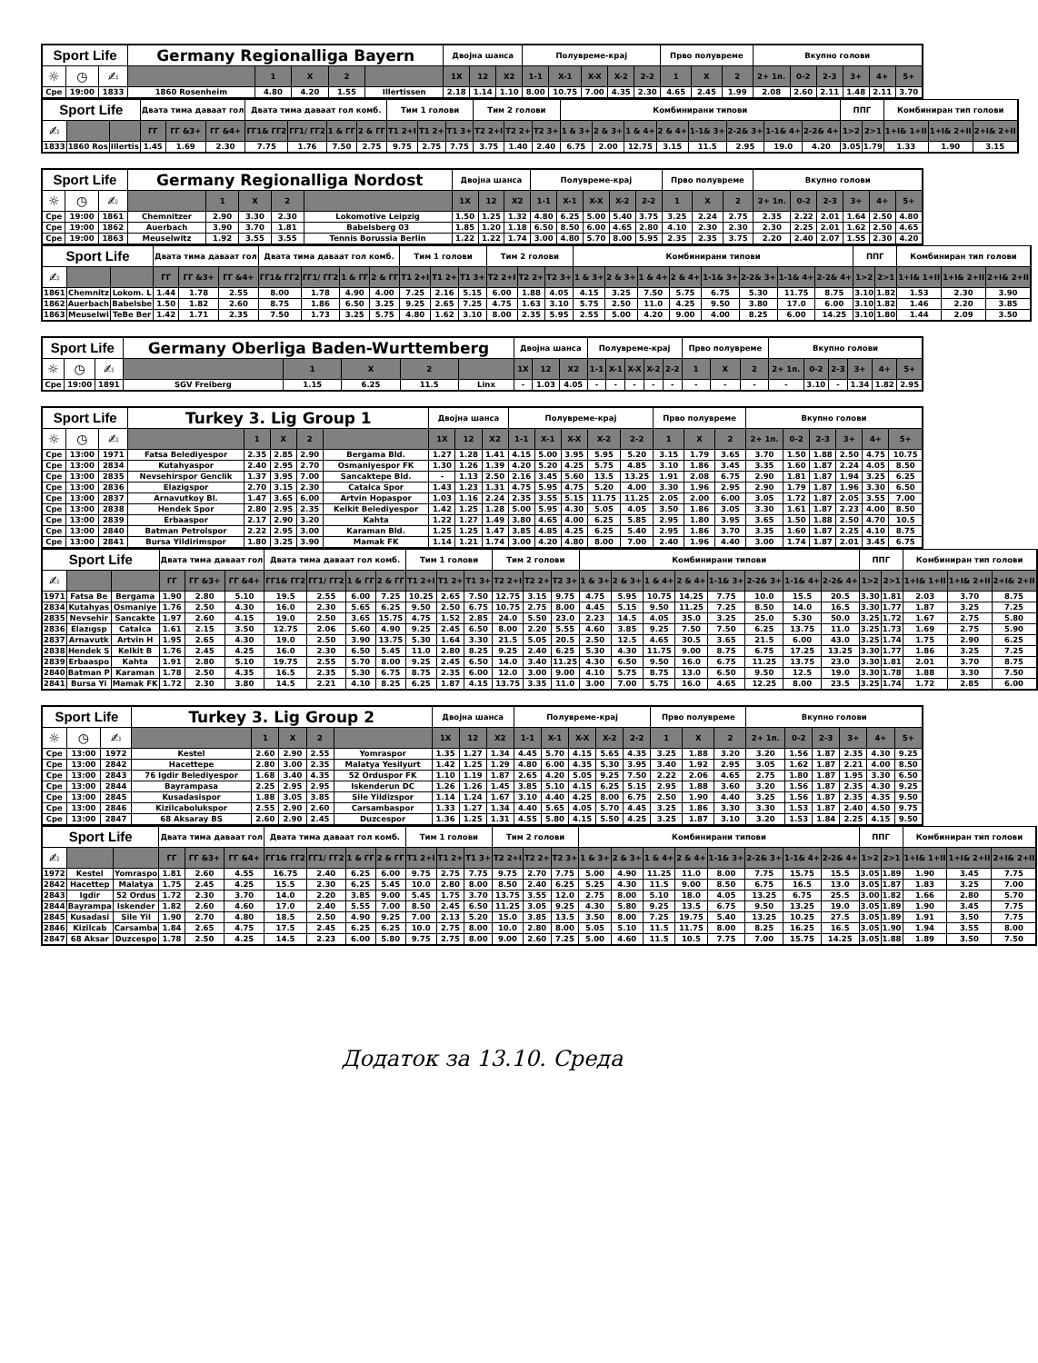| Sport Life | | | Germany Regionalliga Bayern | | | | | Двојна шанса | | | Полувреме-крај | | | | | Прво полувреме | | | Вкупно голови | | | | | |
| --- | --- | --- | --- | --- | --- | --- | --- | --- | --- | --- | --- | --- | --- | --- | --- | --- | --- | --- | --- | --- | --- | --- | --- | --- |
| ☼ | ◷ | ✍ | | 1 | X | 2 | | 1X | 12 | X2 | 1-1 | X-1 | X-X | X-2 | 2-2 | 1 | X | 2 | 2+ 1п. | 0-2 | 2-3 | 3+ | 4+ | 5+ |
| Сре | 19:00 | 1833 | 1860 Rosenheim | 4.80 | 4.20 | 1.55 | Illertissen | 2.18 | 1.14 | 1.10 | 8.00 | 10.75 | 7.00 | 4.35 | 2.30 | 4.65 | 2.45 | 1.99 | 2.08 | 2.60 | 2.11 | 1.48 | 2.11 | 3.70 |
| Sport Life | | | Двата тима даваат гол | | | Двата тима даваат гол комб. | | | | Тим 1 голови | | | Тим 2 голови | | | Комбинирани типови | | | | | | | | ППГ | | Комбиниран тип голови | | |
| --- | --- | --- | --- | --- | --- | --- | --- | --- | --- | --- | --- | --- | --- | --- | --- | --- | --- | --- | --- | --- | --- | --- | --- | --- | --- | --- | --- | --- |
| ✍ | | | ГГ | ГГ &3+ | ГГ &4+ | ГГ1& ГГ2 | ГГ1/ ГГ2 | 1 & ГГ | 2 & ГГ | T1 2+I | T1 2+ | T1 3+ | T2 2+I | T2 2+ | T2 3+ | 1 & 3+ | 2 & 3+ | 1 & 4+ | 2 & 4+ | 1-1& 3+ | 2-2& 3+ | 1-1& 4+ | 2-2& 4+ | 1>2 | 2>1 | 1+I& 1+II | 1+I& 2+II | 2+I& 2+II |
| 1833 | 1860 Ros | Illertis | 1.45 | 1.69 | 2.30 | 7.75 | 1.76 | 7.50 | 2.75 | 9.75 | 2.75 | 7.75 | 3.75 | 1.40 | 2.40 | 6.75 | 2.00 | 12.75 | 3.15 | 11.5 | 2.95 | 19.0 | 4.20 | 3.05 | 1.79 | 1.33 | 1.90 | 3.15 |
| Sport Life | | | Germany Regionalliga Nordost | | | | | Двојна шанса | | | Полувреме-крај | | | | | Прво полувреме | | | Вкупно голови | | | | | |
| --- | --- | --- | --- | --- | --- | --- | --- | --- | --- | --- | --- | --- | --- | --- | --- | --- | --- | --- | --- | --- | --- | --- | --- | --- |
| ☼ | ◷ | ✍ | | 1 | X | 2 | | 1X | 12 | X2 | 1-1 | X-1 | X-X | X-2 | 2-2 | 1 | X | 2 | 2+ 1п. | 0-2 | 2-3 | 3+ | 4+ | 5+ |
| Сре | 19:00 | 1861 | Chemnitzer | 2.90 | 3.30 | 2.30 | Lokomotive Leipzig | 1.50 | 1.25 | 1.32 | 4.80 | 6.25 | 5.00 | 5.40 | 3.75 | 3.25 | 2.24 | 2.75 | 2.35 | 2.22 | 2.01 | 1.64 | 2.50 | 4.80 |
| Сре | 19:00 | 1862 | Auerbach | 3.90 | 3.70 | 1.81 | Babelsberg 03 | 1.85 | 1.20 | 1.18 | 6.50 | 8.50 | 6.00 | 4.65 | 2.80 | 4.10 | 2.30 | 2.30 | 2.30 | 2.25 | 2.01 | 1.62 | 2.50 | 4.65 |
| Сре | 19:00 | 1863 | Meuselwitz | 1.92 | 3.55 | 3.55 | Tennis Borussia Berlin | 1.22 | 1.22 | 1.74 | 3.00 | 4.80 | 5.70 | 8.00 | 5.95 | 2.35 | 2.35 | 3.75 | 2.20 | 2.40 | 2.07 | 1.55 | 2.30 | 4.20 |
| Sport Life | | | Двата тима даваат гол | | | Двата тима даваат гол комб. | | | | Тим 1 голови | | | Тим 2 голови | | | Комбинирани типови | | | | | | | | ППГ | | Комбиниран тип голови | | |
| --- | --- | --- | --- | --- | --- | --- | --- | --- | --- | --- | --- | --- | --- | --- | --- | --- | --- | --- | --- | --- | --- | --- | --- | --- | --- | --- | --- | --- |
| ✍ | | | ГГ | ГГ &3+ | ГГ &4+ | ГГ1& ГГ2 | ГГ1/ ГГ2 | 1 & ГГ | 2 & ГГ | T1 2+I | T1 2+ | T1 3+ | T2 2+I | T2 2+ | T2 3+ | 1 & 3+ | 2 & 3+ | 1 & 4+ | 2 & 4+ | 1-1& 3+ | 2-2& 3+ | 1-1& 4+ | 2-2& 4+ | 1>2 | 2>1 | 1+I& 1+II | 1+I& 2+II | 2+I& 2+II |
| 1861 | Chemnitz | Lokom. L | 1.44 | 1.78 | 2.55 | 8.00 | 1.78 | 4.90 | 4.00 | 7.25 | 2.16 | 5.15 | 6.00 | 1.88 | 4.05 | 4.15 | 3.25 | 7.50 | 5.75 | 6.75 | 5.30 | 11.75 | 8.75 | 3.10 | 1.82 | 1.53 | 2.30 | 3.90 |
| 1862 | Auerbach | Babelsbe | 1.50 | 1.82 | 2.60 | 8.75 | 1.86 | 6.50 | 3.25 | 9.25 | 2.65 | 7.25 | 4.75 | 1.63 | 3.10 | 5.75 | 2.50 | 11.0 | 4.25 | 9.50 | 3.80 | 17.0 | 6.00 | 3.10 | 1.82 | 1.46 | 2.20 | 3.85 |
| 1863 | Meuselwi | TeBe Ber | 1.42 | 1.71 | 2.35 | 7.50 | 1.73 | 3.25 | 5.75 | 4.80 | 1.62 | 3.10 | 8.00 | 2.35 | 5.95 | 2.55 | 5.00 | 4.20 | 9.00 | 4.00 | 8.25 | 6.00 | 14.25 | 3.10 | 1.80 | 1.44 | 2.09 | 3.50 |
| Sport Life | | | Germany Oberliga Baden-Wurttemberg | | | | | Двојна шанса | | | Полувреме-крај | | | | | Прво полувреме | | | Вкупно голови | | | | | |
| --- | --- | --- | --- | --- | --- | --- | --- | --- | --- | --- | --- | --- | --- | --- | --- | --- | --- | --- | --- | --- | --- | --- | --- | --- |
| ☼ | ◷ | ✍ | | 1 | X | 2 | | 1X | 12 | X2 | 1-1 | X-1 | X-X | X-2 | 2-2 | 1 | X | 2 | 2+ 1п. | 0-2 | 2-3 | 3+ | 4+ | 5+ |
| Сре | 19:00 | 1891 | SGV Freiberg | 1.15 | 6.25 | 11.5 | Linx | - | 1.03 | 4.05 | - | - | - | - | - | - | - | - | - | 3.10 | - | 1.34 | 1.82 | 2.95 |
| Sport Life | | | Turkey 3. Lig Group 1 | | | | | Двојна шанса | | | Полувреме-крај | | | | | Прво полувреме | | | Вкупно голови | | | | | |
| --- | --- | --- | --- | --- | --- | --- | --- | --- | --- | --- | --- | --- | --- | --- | --- | --- | --- | --- | --- | --- | --- | --- | --- | --- |
| ☼ | ◷ | ✍ | | 1 | X | 2 | | 1X | 12 | X2 | 1-1 | X-1 | X-X | X-2 | 2-2 | 1 | X | 2 | 2+ 1п. | 0-2 | 2-3 | 3+ | 4+ | 5+ |
| Сре | 13:00 | 1971 | Fatsa Belediyespor | 2.35 | 2.85 | 2.90 | Bergama Bld. | 1.27 | 1.28 | 1.41 | 4.15 | 5.00 | 3.95 | 5.95 | 5.20 | 3.15 | 1.79 | 3.65 | 3.70 | 1.50 | 1.88 | 2.50 | 4.75 | 10.75 |
| Сре | 13:00 | 2834 | Kutahyaspor | 2.40 | 2.95 | 2.70 | Osmaniyespor FK | 1.30 | 1.26 | 1.39 | 4.20 | 5.20 | 4.25 | 5.75 | 4.85 | 3.10 | 1.86 | 3.45 | 3.35 | 1.60 | 1.87 | 2.24 | 4.05 | 8.50 |
| Сре | 13:00 | 2835 | Nevsehirspor Genclik | 1.37 | 3.95 | 7.00 | Sancaktepe Bld. | - | 1.13 | 2.50 | 2.16 | 3.45 | 5.60 | 13.5 | 13.25 | 1.91 | 2.08 | 6.75 | 2.90 | 1.81 | 1.87 | 1.94 | 3.25 | 6.25 |
| Сре | 13:00 | 2836 | Elazigspor | 2.70 | 3.15 | 2.30 | Catalca Spor | 1.43 | 1.23 | 1.31 | 4.75 | 5.95 | 4.75 | 5.20 | 4.00 | 3.30 | 1.96 | 2.95 | 2.90 | 1.79 | 1.87 | 1.96 | 3.30 | 6.50 |
| Сре | 13:00 | 2837 | Arnavutkoy Bl. | 1.47 | 3.65 | 6.00 | Artvin Hopaspor | 1.03 | 1.16 | 2.24 | 2.35 | 3.55 | 5.15 | 11.75 | 11.25 | 2.05 | 2.00 | 6.00 | 3.05 | 1.72 | 1.87 | 2.05 | 3.55 | 7.00 |
| Сре | 13:00 | 2838 | Hendek Spor | 2.80 | 2.95 | 2.35 | Kelkit Belediyespor | 1.42 | 1.25 | 1.28 | 5.00 | 5.95 | 4.30 | 5.05 | 4.05 | 3.50 | 1.86 | 3.05 | 3.30 | 1.61 | 1.87 | 2.23 | 4.00 | 8.50 |
| Сре | 13:00 | 2839 | Erbaaspor | 2.17 | 2.90 | 3.20 | Kahta | 1.22 | 1.27 | 1.49 | 3.80 | 4.65 | 4.00 | 6.25 | 5.85 | 2.95 | 1.80 | 3.95 | 3.65 | 1.50 | 1.88 | 2.50 | 4.70 | 10.5 |
| Сре | 13:00 | 2840 | Batman Petrolspor | 2.22 | 2.95 | 3.00 | Karaman Bld. | 1.25 | 1.25 | 1.47 | 3.85 | 4.85 | 4.25 | 6.25 | 5.40 | 2.95 | 1.86 | 3.70 | 3.35 | 1.60 | 1.87 | 2.25 | 4.10 | 8.75 |
| Сре | 13:00 | 2841 | Bursa Yildirimspor | 1.80 | 3.25 | 3.90 | Mamak FK | 1.14 | 1.21 | 1.74 | 3.00 | 4.20 | 4.80 | 8.00 | 7.00 | 2.40 | 1.96 | 4.40 | 3.00 | 1.74 | 1.87 | 2.01 | 3.45 | 6.75 |
| Sport Life | | | Двата тима даваат гол | | | Двата тима даваат гол комб. | | | | Тим 1 голови | | | Тим 2 голови | | | Комбинирани типови | | | | | | | | ППГ | | Комбиниран тип голови | | |
| --- | --- | --- | --- | --- | --- | --- | --- | --- | --- | --- | --- | --- | --- | --- | --- | --- | --- | --- | --- | --- | --- | --- | --- | --- | --- | --- | --- | --- |
| ✍ | | | ГГ | ГГ &3+ | ГГ &4+ | ГГ1& ГГ2 | ГГ1/ ГГ2 | 1 & ГГ | 2 & ГГ | T1 2+I | T1 2+ | T1 3+ | T2 2+I | T2 2+ | T2 3+ | 1 & 3+ | 2 & 3+ | 1 & 4+ | 2 & 4+ | 1-1& 3+ | 2-2& 3+ | 1-1& 4+ | 2-2& 4+ | 1>2 | 2>1 | 1+I& 1+II | 1+I& 2+II | 2+I& 2+II |
| 1971 | Fatsa Be | Bergama | 1.90 | 2.80 | 5.10 | 19.5 | 2.55 | 6.00 | 7.25 | 10.25 | 2.65 | 7.50 | 12.75 | 3.15 | 9.75 | 4.75 | 5.95 | 10.75 | 14.25 | 7.75 | 10.0 | 15.5 | 20.5 | 3.30 | 1.81 | 2.03 | 3.70 | 8.75 |
| 2834 | Kutahyas | Osmaniye | 1.76 | 2.50 | 4.30 | 16.0 | 2.30 | 5.65 | 6.25 | 9.50 | 2.50 | 6.75 | 10.75 | 2.75 | 8.00 | 4.45 | 5.15 | 9.50 | 11.25 | 7.25 | 8.50 | 14.0 | 16.5 | 3.30 | 1.77 | 1.87 | 3.25 | 7.25 |
| 2835 | Nevsehir | Sancakte | 1.97 | 2.60 | 4.15 | 19.0 | 2.50 | 3.65 | 15.75 | 4.75 | 1.52 | 2.85 | 24.0 | 5.50 | 23.0 | 2.23 | 14.5 | 4.05 | 35.0 | 3.25 | 25.0 | 5.30 | 50.0 | 3.25 | 1.72 | 1.67 | 2.75 | 5.80 |
| 2836 | Elazıgsp | Catalca | 1.61 | 2.15 | 3.50 | 12.75 | 2.06 | 5.60 | 4.90 | 9.25 | 2.45 | 6.50 | 8.00 | 2.20 | 5.55 | 4.60 | 3.85 | 9.25 | 7.50 | 7.50 | 6.25 | 13.75 | 11.0 | 3.25 | 1.73 | 1.69 | 2.75 | 5.90 |
| 2837 | Arnavutk | Artvin H | 1.95 | 2.65 | 4.30 | 19.0 | 2.50 | 3.90 | 13.75 | 5.30 | 1.64 | 3.30 | 21.5 | 5.05 | 20.5 | 2.50 | 12.5 | 4.65 | 30.5 | 3.65 | 21.5 | 6.00 | 43.0 | 3.25 | 1.74 | 1.75 | 2.90 | 6.25 |
| 2838 | Hendek S | Kelkit B | 1.76 | 2.45 | 4.25 | 16.0 | 2.30 | 6.50 | 5.45 | 11.0 | 2.80 | 8.25 | 9.25 | 2.40 | 6.25 | 5.30 | 4.30 | 11.75 | 9.00 | 8.75 | 6.75 | 17.25 | 13.25 | 3.30 | 1.77 | 1.86 | 3.25 | 7.25 |
| 2839 | Erbaaspo | Kahta | 1.91 | 2.80 | 5.10 | 19.75 | 2.55 | 5.70 | 8.00 | 9.25 | 2.45 | 6.50 | 14.0 | 3.40 | 11.25 | 4.30 | 6.50 | 9.50 | 16.0 | 6.75 | 11.25 | 13.75 | 23.0 | 3.30 | 1.81 | 2.01 | 3.70 | 8.75 |
| 2840 | Batman P | Karaman | 1.78 | 2.50 | 4.35 | 16.5 | 2.35 | 5.30 | 6.75 | 8.75 | 2.35 | 6.00 | 12.0 | 3.00 | 9.00 | 4.10 | 5.75 | 8.75 | 13.0 | 6.50 | 9.50 | 12.5 | 19.0 | 3.30 | 1.78 | 1.88 | 3.30 | 7.50 |
| 2841 | Bursa Yi | Mamak FK | 1.72 | 2.30 | 3.80 | 14.5 | 2.21 | 4.10 | 8.25 | 6.25 | 1.87 | 4.15 | 13.75 | 3.35 | 11.0 | 3.00 | 7.00 | 5.75 | 16.0 | 4.65 | 12.25 | 8.00 | 23.5 | 3.25 | 1.74 | 1.72 | 2.85 | 6.00 |
| Sport Life | | | Turkey 3. Lig Group 2 | | | | | Двојна шанса | | | Полувреме-крај | | | | | Прво полувреме | | | Вкупно голови | | | | | |
| --- | --- | --- | --- | --- | --- | --- | --- | --- | --- | --- | --- | --- | --- | --- | --- | --- | --- | --- | --- | --- | --- | --- | --- | --- |
| ☼ | ◷ | ✍ | | 1 | X | 2 | | 1X | 12 | X2 | 1-1 | X-1 | X-X | X-2 | 2-2 | 1 | X | 2 | 2+ 1п. | 0-2 | 2-3 | 3+ | 4+ | 5+ |
| Сре | 13:00 | 1972 | Kestel | 2.60 | 2.90 | 2.55 | Yomraspor | 1.35 | 1.27 | 1.34 | 4.45 | 5.70 | 4.15 | 5.65 | 4.35 | 3.25 | 1.88 | 3.20 | 3.20 | 1.56 | 1.87 | 2.35 | 4.30 | 9.25 |
| Сре | 13:00 | 2842 | Hacettepe | 2.80 | 3.00 | 2.35 | Malatya Yesilyurt | 1.42 | 1.25 | 1.29 | 4.80 | 6.00 | 4.35 | 5.30 | 3.95 | 3.40 | 1.92 | 2.95 | 3.05 | 1.62 | 1.87 | 2.21 | 4.00 | 8.50 |
| Сре | 13:00 | 2843 | 76 Igdir Belediyespor | 1.68 | 3.40 | 4.35 | 52 Orduspor FK | 1.10 | 1.19 | 1.87 | 2.65 | 4.20 | 5.05 | 9.25 | 7.50 | 2.22 | 2.06 | 4.65 | 2.75 | 1.80 | 1.87 | 1.95 | 3.30 | 6.50 |
| Сре | 13:00 | 2844 | Bayrampasa | 2.25 | 2.95 | 2.95 | Iskenderun DC | 1.26 | 1.26 | 1.45 | 3.85 | 5.10 | 4.15 | 6.25 | 5.15 | 2.95 | 1.88 | 3.60 | 3.20 | 1.56 | 1.87 | 2.35 | 4.30 | 9.25 |
| Сре | 13:00 | 2845 | Kusadasispor | 1.88 | 3.05 | 3.85 | Sile Yildizspor | 1.14 | 1.24 | 1.67 | 3.10 | 4.40 | 4.25 | 8.00 | 6.75 | 2.50 | 1.90 | 4.40 | 3.25 | 1.56 | 1.87 | 2.35 | 4.35 | 9.50 |
| Сре | 13:00 | 2846 | Kizilcabolukspor | 2.55 | 2.90 | 2.60 | Carsambaspor | 1.33 | 1.27 | 1.34 | 4.40 | 5.65 | 4.05 | 5.70 | 4.45 | 3.25 | 1.86 | 3.30 | 3.30 | 1.53 | 1.87 | 2.40 | 4.50 | 9.75 |
| Сре | 13:00 | 2847 | 68 Aksaray BS | 2.60 | 2.90 | 2.45 | Duzcespor | 1.36 | 1.25 | 1.31 | 4.55 | 5.80 | 4.15 | 5.50 | 4.25 | 3.25 | 1.87 | 3.10 | 3.20 | 1.53 | 1.84 | 2.25 | 4.15 | 9.50 |
| Sport Life | | | Двата тима даваат гол | | | Двата тима даваат гол комб. | | | | Тим 1 голови | | | Тим 2 голови | | | Комбинирани типови | | | | | | | | ППГ | | Комбиниран тип голови | | |
| --- | --- | --- | --- | --- | --- | --- | --- | --- | --- | --- | --- | --- | --- | --- | --- | --- | --- | --- | --- | --- | --- | --- | --- | --- | --- | --- | --- | --- |
| ✍ | | | ГГ | ГГ &3+ | ГГ &4+ | ГГ1& ГГ2 | ГГ1/ ГГ2 | 1 & ГГ | 2 & ГГ | T1 2+I | T1 2+ | T1 3+ | T2 2+I | T2 2+ | T2 3+ | 1 & 3+ | 2 & 3+ | 1 & 4+ | 2 & 4+ | 1-1& 3+ | 2-2& 3+ | 1-1& 4+ | 2-2& 4+ | 1>2 | 2>1 | 1+I& 1+II | 1+I& 2+II | 2+I& 2+II |
| 1972 | Kestel | Yomraspo | 1.81 | 2.60 | 4.55 | 16.75 | 2.40 | 6.25 | 6.00 | 9.75 | 2.75 | 7.75 | 9.75 | 2.70 | 7.75 | 5.00 | 4.90 | 11.25 | 11.0 | 8.00 | 7.75 | 15.75 | 15.5 | 3.05 | 1.89 | 1.90 | 3.45 | 7.75 |
| 2842 | Hacettep | Malatya | 1.75 | 2.45 | 4.25 | 15.5 | 2.30 | 6.25 | 5.45 | 10.0 | 2.80 | 8.00 | 8.50 | 2.40 | 6.25 | 5.25 | 4.30 | 11.5 | 9.00 | 8.50 | 6.75 | 16.5 | 13.0 | 3.05 | 1.87 | 1.83 | 3.25 | 7.00 |
| 2843 | Igdir | 52 Ordus | 1.72 | 2.30 | 3.70 | 14.0 | 2.20 | 3.85 | 9.00 | 5.45 | 1.75 | 3.70 | 13.75 | 3.55 | 12.0 | 2.75 | 8.00 | 5.10 | 18.0 | 4.05 | 13.25 | 6.75 | 25.5 | 3.00 | 1.82 | 1.66 | 2.80 | 5.70 |
| 2844 | Bayrampa | Iskender | 1.82 | 2.60 | 4.60 | 17.0 | 2.40 | 5.55 | 7.00 | 8.50 | 2.45 | 6.50 | 11.25 | 3.05 | 9.25 | 4.30 | 5.80 | 9.25 | 13.5 | 6.75 | 9.50 | 13.25 | 19.0 | 3.05 | 1.89 | 1.90 | 3.45 | 7.75 |
| 2845 | Kusadasi | Sile Yil | 1.90 | 2.70 | 4.80 | 18.5 | 2.50 | 4.90 | 9.25 | 7.00 | 2.13 | 5.20 | 15.0 | 3.85 | 13.5 | 3.50 | 8.00 | 7.25 | 19.75 | 5.40 | 13.25 | 10.25 | 27.5 | 3.05 | 1.89 | 1.91 | 3.50 | 7.75 |
| 2846 | Kizilcab | Carsamba | 1.84 | 2.65 | 4.75 | 17.5 | 2.45 | 6.25 | 6.25 | 10.0 | 2.75 | 8.00 | 10.0 | 2.80 | 8.00 | 5.05 | 5.10 | 11.5 | 11.75 | 8.00 | 8.25 | 16.25 | 16.5 | 3.05 | 1.90 | 1.94 | 3.55 | 8.00 |
| 2847 | 68 Aksar | Duzcespo | 1.78 | 2.50 | 4.25 | 14.5 | 2.23 | 6.00 | 5.80 | 9.75 | 2.75 | 8.00 | 9.00 | 2.60 | 7.25 | 5.00 | 4.60 | 11.5 | 10.5 | 7.75 | 7.00 | 15.75 | 14.25 | 3.05 | 1.88 | 1.89 | 3.50 | 7.50 |
Додаток за 13.10. Среда